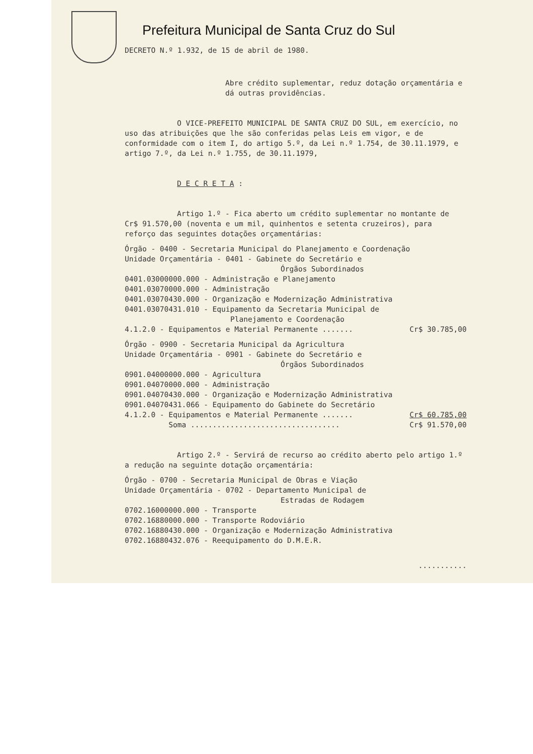Prefeitura Municipal de Santa Cruz do Sul
DECRETO N.º 1.932, de 15 de abril de 1980.
Abre crédito suplementar, reduz dotação orçamentária e dá outras providências.
O VICE-PREFEITO MUNICIPAL DE SANTA CRUZ DO SUL, em exercício, no uso das atribuições que lhe são conferidas pelas Leis em vigor, e de conformidade com o item I, do artigo 5.º, da Lei n.º 1.754, de 30.11.1979, e artigo 7.º, da Lei n.º 1.755, de 30.11.1979,
D E C R E T A :
Artigo 1.º - Fica aberto um crédito suplementar no montante de Cr$ 91.570,00 (noventa e um mil, quinhentos e setenta cruzeiros), para reforço das seguintes dotações orçamentárias:
Órgão - 0400 - Secretaria Municipal do Planejamento e Coordenação
Unidade Orçamentária - 0401 - Gabinete do Secretário e
Órgãos Subordinados
0401.03000000.000 - Administração e Planejamento
0401.03070000.000 - Administração
0401.03070430.000 - Organização e Modernização Administrativa
0401.03070431.010 - Equipamento da Secretaria Municipal de
Planejamento e Coordenação
4.1.2.0 - Equipamentos e Material Permanente ....... Cr$ 30.785,00
Órgão - 0900 - Secretaria Municipal da Agricultura
Unidade Orçamentária - 0901 - Gabinete do Secretário e
Órgãos Subordinados
0901.04000000.000 - Agricultura
0901.04070000.000 - Administração
0901.04070430.000 - Organização e Modernização Administrativa
0901.04070431.066 - Equipamento do Gabinete do Secretário
4.1.2.0 - Equipamentos e Material Permanente ....... Cr$ 60.785,00
Soma .................................. Cr$ 91.570,00
Artigo 2.º - Servirá de recurso ao crédito aberto pelo artigo 1.º a redução na seguinte dotação orçamentária:
Órgão - 0700 - Secretaria Municipal de Obras e Viação
Unidade Orçamentária - 0702 - Departamento Municipal de
Estradas de Rodagem
0702.16000000.000 - Transporte
0702.16880000.000 - Transporte Rodoviário
0702.16880430.000 - Organização e Modernização Administrativa
0702.16880432.076 - Reequipamento do D.M.E.R.
...........